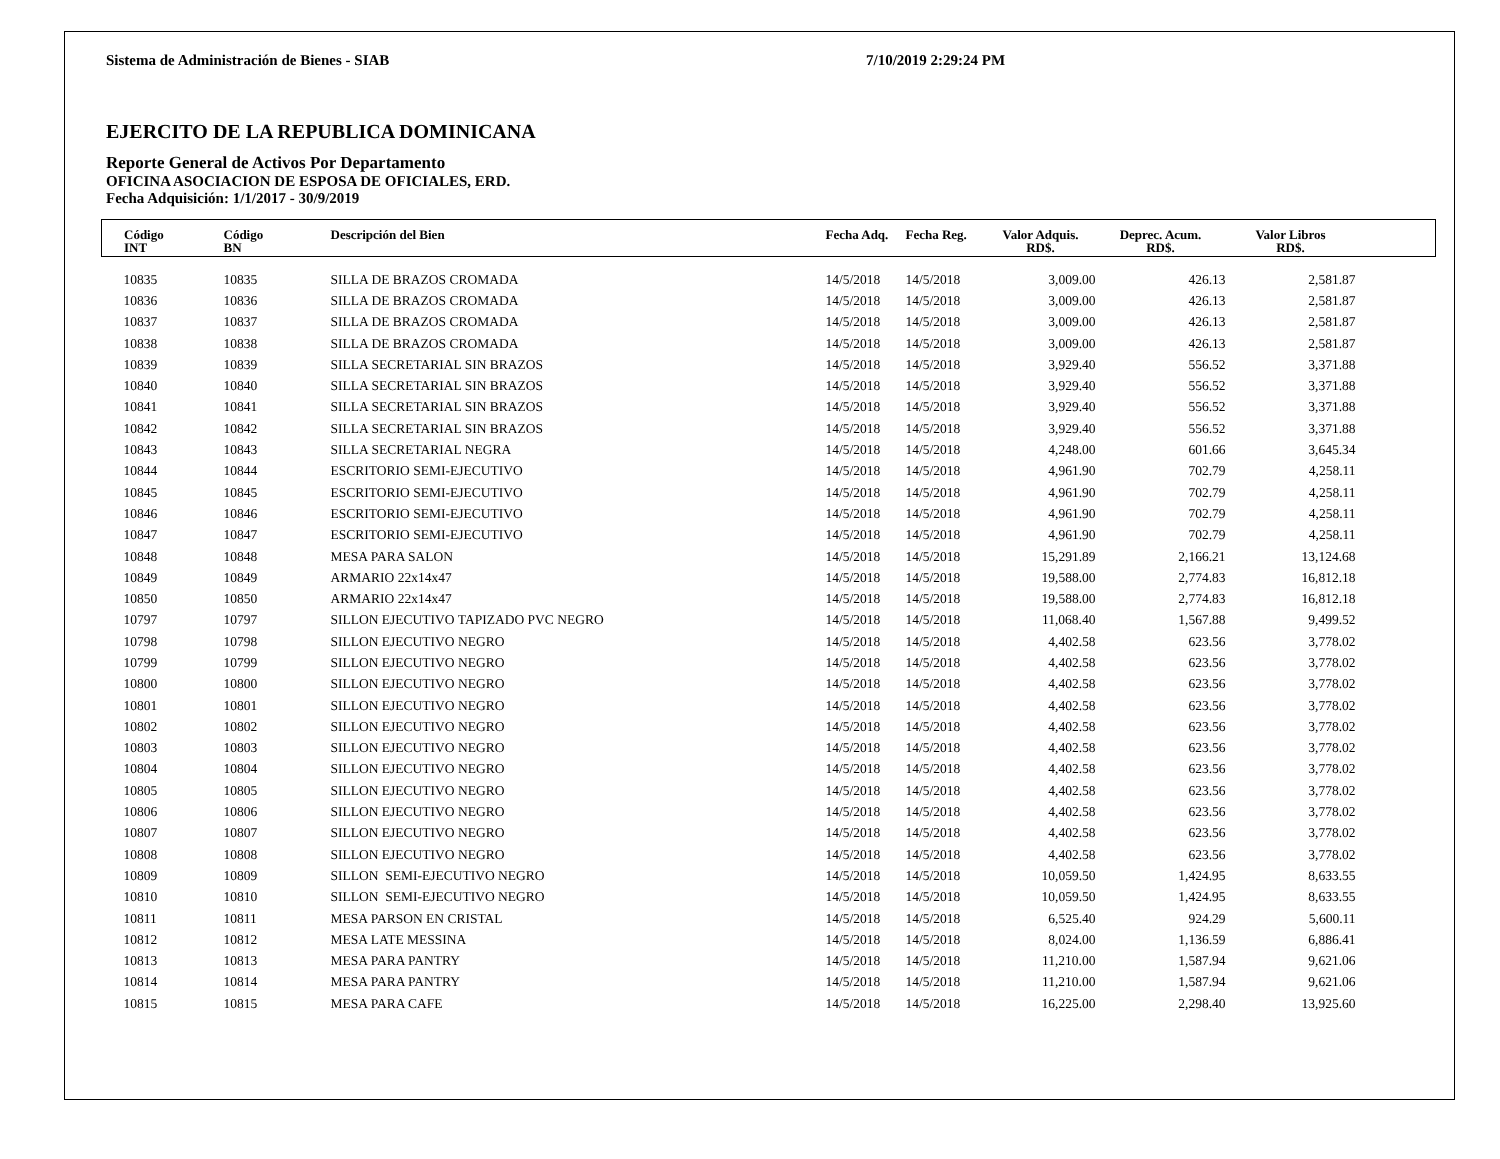Sistema de Administración de Bienes - SIAB 7/10/2019 2:29:24 PM
EJERCITO DE LA REPUBLICA DOMINICANA
Reporte General de Activos Por Departamento
OFICINA ASOCIACION DE ESPOSA DE OFICIALES, ERD.
Fecha Adquisición: 1/1/2017 - 30/9/2019
| Código INT | Código BN | Descripción del Bien | Fecha Adq. | Fecha Reg. | Valor Adquis. RD$. | Deprec. Acum. RD$. | Valor Libros RD$. | |
| --- | --- | --- | --- | --- | --- | --- | --- | --- |
| 10835 | 10835 | SILLA DE BRAZOS CROMADA | 14/5/2018 | 14/5/2018 | 3,009.00 | 426.13 | 2,581.87 | |
| 10836 | 10836 | SILLA DE BRAZOS CROMADA | 14/5/2018 | 14/5/2018 | 3,009.00 | 426.13 | 2,581.87 | |
| 10837 | 10837 | SILLA DE BRAZOS CROMADA | 14/5/2018 | 14/5/2018 | 3,009.00 | 426.13 | 2,581.87 | |
| 10838 | 10838 | SILLA DE BRAZOS CROMADA | 14/5/2018 | 14/5/2018 | 3,009.00 | 426.13 | 2,581.87 | |
| 10839 | 10839 | SILLA SECRETARIAL SIN BRAZOS | 14/5/2018 | 14/5/2018 | 3,929.40 | 556.52 | 3,371.88 | |
| 10840 | 10840 | SILLA SECRETARIAL SIN BRAZOS | 14/5/2018 | 14/5/2018 | 3,929.40 | 556.52 | 3,371.88 | |
| 10841 | 10841 | SILLA SECRETARIAL SIN BRAZOS | 14/5/2018 | 14/5/2018 | 3,929.40 | 556.52 | 3,371.88 | |
| 10842 | 10842 | SILLA SECRETARIAL SIN BRAZOS | 14/5/2018 | 14/5/2018 | 3,929.40 | 556.52 | 3,371.88 | |
| 10843 | 10843 | SILLA SECRETARIAL NEGRA | 14/5/2018 | 14/5/2018 | 4,248.00 | 601.66 | 3,645.34 | |
| 10844 | 10844 | ESCRITORIO SEMI-EJECUTIVO | 14/5/2018 | 14/5/2018 | 4,961.90 | 702.79 | 4,258.11 | |
| 10845 | 10845 | ESCRITORIO SEMI-EJECUTIVO | 14/5/2018 | 14/5/2018 | 4,961.90 | 702.79 | 4,258.11 | |
| 10846 | 10846 | ESCRITORIO SEMI-EJECUTIVO | 14/5/2018 | 14/5/2018 | 4,961.90 | 702.79 | 4,258.11 | |
| 10847 | 10847 | ESCRITORIO SEMI-EJECUTIVO | 14/5/2018 | 14/5/2018 | 4,961.90 | 702.79 | 4,258.11 | |
| 10848 | 10848 | MESA PARA SALON | 14/5/2018 | 14/5/2018 | 15,291.89 | 2,166.21 | 13,124.68 | |
| 10849 | 10849 | ARMARIO 22x14x47 | 14/5/2018 | 14/5/2018 | 19,588.00 | 2,774.83 | 16,812.18 | |
| 10850 | 10850 | ARMARIO 22x14x47 | 14/5/2018 | 14/5/2018 | 19,588.00 | 2,774.83 | 16,812.18 | |
| 10797 | 10797 | SILLON EJECUTIVO TAPIZADO PVC NEGRO | 14/5/2018 | 14/5/2018 | 11,068.40 | 1,567.88 | 9,499.52 | |
| 10798 | 10798 | SILLON EJECUTIVO NEGRO | 14/5/2018 | 14/5/2018 | 4,402.58 | 623.56 | 3,778.02 | |
| 10799 | 10799 | SILLON EJECUTIVO NEGRO | 14/5/2018 | 14/5/2018 | 4,402.58 | 623.56 | 3,778.02 | |
| 10800 | 10800 | SILLON EJECUTIVO NEGRO | 14/5/2018 | 14/5/2018 | 4,402.58 | 623.56 | 3,778.02 | |
| 10801 | 10801 | SILLON EJECUTIVO NEGRO | 14/5/2018 | 14/5/2018 | 4,402.58 | 623.56 | 3,778.02 | |
| 10802 | 10802 | SILLON EJECUTIVO NEGRO | 14/5/2018 | 14/5/2018 | 4,402.58 | 623.56 | 3,778.02 | |
| 10803 | 10803 | SILLON EJECUTIVO NEGRO | 14/5/2018 | 14/5/2018 | 4,402.58 | 623.56 | 3,778.02 | |
| 10804 | 10804 | SILLON EJECUTIVO NEGRO | 14/5/2018 | 14/5/2018 | 4,402.58 | 623.56 | 3,778.02 | |
| 10805 | 10805 | SILLON EJECUTIVO NEGRO | 14/5/2018 | 14/5/2018 | 4,402.58 | 623.56 | 3,778.02 | |
| 10806 | 10806 | SILLON EJECUTIVO NEGRO | 14/5/2018 | 14/5/2018 | 4,402.58 | 623.56 | 3,778.02 | |
| 10807 | 10807 | SILLON EJECUTIVO NEGRO | 14/5/2018 | 14/5/2018 | 4,402.58 | 623.56 | 3,778.02 | |
| 10808 | 10808 | SILLON EJECUTIVO NEGRO | 14/5/2018 | 14/5/2018 | 4,402.58 | 623.56 | 3,778.02 | |
| 10809 | 10809 | SILLON SEMI-EJECUTIVO NEGRO | 14/5/2018 | 14/5/2018 | 10,059.50 | 1,424.95 | 8,633.55 | |
| 10810 | 10810 | SILLON SEMI-EJECUTIVO NEGRO | 14/5/2018 | 14/5/2018 | 10,059.50 | 1,424.95 | 8,633.55 | |
| 10811 | 10811 | MESA PARSON EN CRISTAL | 14/5/2018 | 14/5/2018 | 6,525.40 | 924.29 | 5,600.11 | |
| 10812 | 10812 | MESA LATE MESSINA | 14/5/2018 | 14/5/2018 | 8,024.00 | 1,136.59 | 6,886.41 | |
| 10813 | 10813 | MESA PARA PANTRY | 14/5/2018 | 14/5/2018 | 11,210.00 | 1,587.94 | 9,621.06 | |
| 10814 | 10814 | MESA PARA PANTRY | 14/5/2018 | 14/5/2018 | 11,210.00 | 1,587.94 | 9,621.06 | |
| 10815 | 10815 | MESA PARA CAFE | 14/5/2018 | 14/5/2018 | 16,225.00 | 2,298.40 | 13,925.60 | |